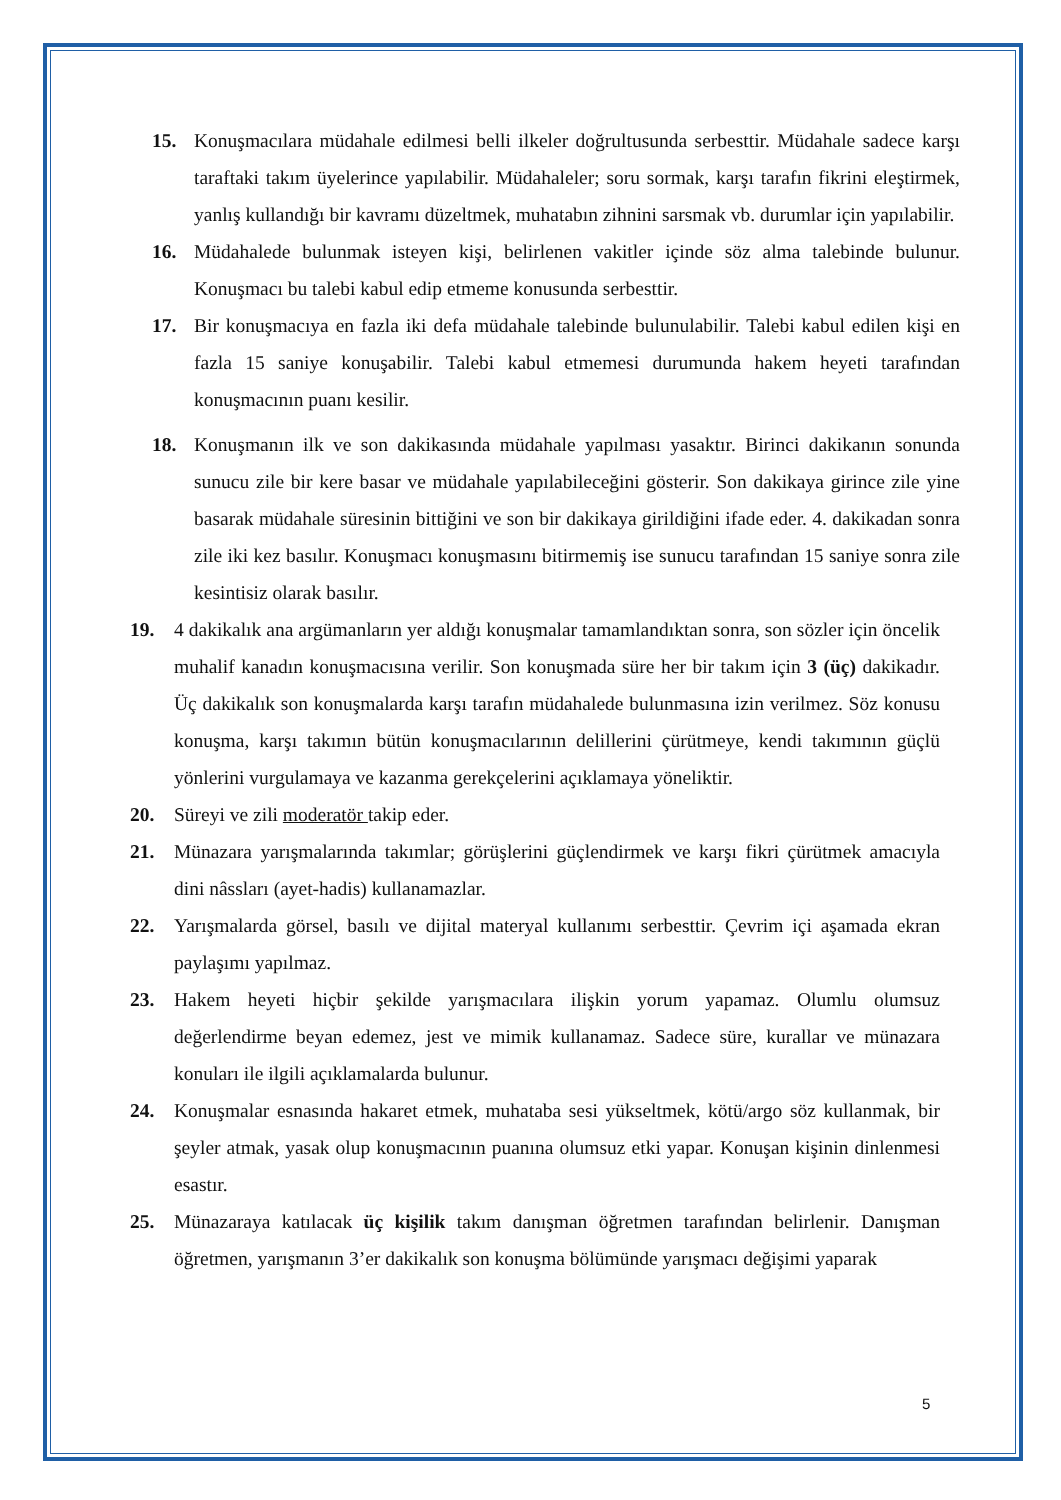15. Konuşmacılara müdahale edilmesi belli ilkeler doğrultusunda serbesttir. Müdahale sadece karşı taraftaki takım üyelerince yapılabilir. Müdahaleler; soru sormak, karşı tarafın fikrini eleştirmek, yanlış kullandığı bir kavramı düzeltmek, muhatabın zihnini sarsmak vb. durumlar için yapılabilir.
16. Müdahalede bulunmak isteyen kişi, belirlenen vakitler içinde söz alma talebinde bulunur. Konuşmacı bu talebi kabul edip etmeme konusunda serbesttir.
17. Bir konuşmacıya en fazla iki defa müdahale talebinde bulunulabilir. Talebi kabul edilen kişi en fazla 15 saniye konuşabilir. Talebi kabul etmemesi durumunda hakem heyeti tarafından konuşmacının puanı kesilir.
18. Konuşmanın ilk ve son dakikasında müdahale yapılması yasaktır. Birinci dakikanın sonunda sunucu zile bir kere basar ve müdahale yapılabileceğini gösterir. Son dakikaya girince zile yine basarak müdahale süresinin bittiğini ve son bir dakikaya girildiğini ifade eder. 4. dakikadan sonra zile iki kez basılır. Konuşmacı konuşmasını bitirmemiş ise sunucu tarafından 15 saniye sonra zile kesintisiz olarak basılır.
19. 4 dakikalık ana argümanların yer aldığı konuşmalar tamamlandıktan sonra, son sözler için öncelik muhalif kanadın konuşmacısına verilir. Son konuşmada süre her bir takım için 3 (üç) dakikadır. Üç dakikalık son konuşmalarda karşı tarafın müdahalede bulunmasına izin verilmez. Söz konusu konuşma, karşı takımın bütün konuşmacılarının delillerini çürütmeye, kendi takımının güçlü yönlerini vurgulamaya ve kazanma gerekçelerini açıklamaya yöneliktir.
20. Süreyi ve zili moderatör takip eder.
21. Münazara yarışmalarında takımlar; görüşlerini güçlendirmek ve karşı fikri çürütmek amacıyla dini nâssları (ayet-hadis) kullanamazlar.
22. Yarışmalarda görsel, basılı ve dijital materyal kullanımı serbesttir. Çevrim içi aşamada ekran paylaşımı yapılmaz.
23. Hakem heyeti hiçbir şekilde yarışmacılara ilişkin yorum yapamaz. Olumlu olumsuz değerlendirme beyan edemez, jest ve mimik kullanamaz. Sadece süre, kurallar ve münazara konuları ile ilgili açıklamalarda bulunur.
24. Konuşmalar esnasında hakaret etmek, muhataba sesi yükseltmek, kötü/argo söz kullanmak, bir şeyler atmak, yasak olup konuşmacının puanına olumsuz etki yapar. Konuşan kişinin dinlenmesi esastır.
25. Münazaraya katılacak üç kişilik takım danışman öğretmen tarafından belirlenir. Danışman öğretmen, yarışmanın 3’er dakikalık son konuşma bölümünde yarışmacı değişimi yaparak
5